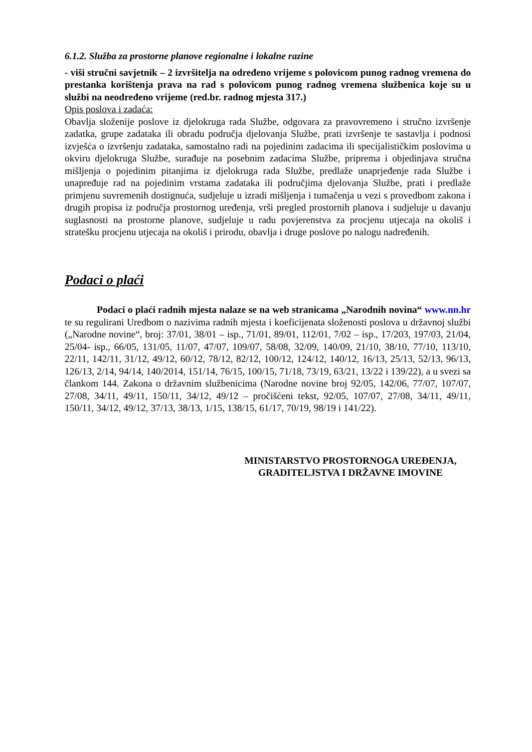6.1.2. Služba za prostorne planove regionalne i lokalne razine
- viši stručni savjetnik – 2 izvršitelja na određeno vrijeme s polovicom punog radnog vremena do prestanka korištenja prava na rad s polovicom punog radnog vremena službenica koje su u službi na neodređeno vrijeme (red.br. radnog mjesta 317.)
Opis poslova i zadaća:
Obavlja složenije poslove iz djelokruga rada Službe, odgovara za pravovremeno i stručno izvršenje zadatka, grupe zadataka ili obradu područja djelovanja Službe, prati izvršenje te sastavlja i podnosi izvješća o izvršenju zadataka, samostalno radi na pojedinim zadacima ili specijalističkim poslovima u okviru djelokruga Službe, surađuje na posebnim zadacima Službe, priprema i objedinjava stručna mišljenja o pojedinim pitanjima iz djelokruga rada Službe, predlaže unaprjeđenje rada Službe i unapređuje rad na pojedinim vrstama zadataka ili područjima djelovanja Službe, prati i predlaže primjenu suvremenih dostignuća, sudjeluje u izradi mišljenja i tumačenja u vezi s provedbom zakona i drugih propisa iz područja prostornog uređenja, vrši pregled prostornih planova i sudjeluje u davanju suglasnosti na prostorne planove, sudjeluje u radu povjerenstva za procjenu utjecaja na okoliš i stratešku procjenu utjecaja na okoliš i prirodu, obavlja i druge poslove po nalogu nadređenih.
Podaci o plaći
Podaci o plaći radnih mjesta nalaze se na web stranicama „Narodnih novina“ www.nn.hr te su regulirani Uredbom o nazivima radnih mjesta i koeficijenata složenosti poslova u državnoj službi („Narodne novine“, broj: 37/01, 38/01 – isp., 71/01, 89/01, 112/01, 7/02 – isp., 17/203, 197/03, 21/04, 25/04- isp., 66/05, 131/05, 11/07, 47/07, 109/07, 58/08, 32/09, 140/09, 21/10, 38/10, 77/10, 113/10, 22/11, 142/11, 31/12, 49/12, 60/12, 78/12, 82/12, 100/12, 124/12, 140/12, 16/13, 25/13, 52/13, 96/13, 126/13, 2/14, 94/14, 140/2014, 151/14, 76/15, 100/15, 71/18, 73/19, 63/21, 13/22 i 139/22), a u svezi sa člankom 144. Zakona o državnim službenicima (Narodne novine broj 92/05, 142/06, 77/07, 107/07, 27/08, 34/11, 49/11, 150/11, 34/12, 49/12 – pročišćeni tekst, 92/05, 107/07, 27/08, 34/11, 49/11, 150/11, 34/12, 49/12, 37/13, 38/13, 1/15, 138/15, 61/17, 70/19, 98/19 i 141/22).
MINISTARSTVO PROSTORNOGA UREĐENJA,
GRADITELJSTVA I DRŽAVNE IMOVINE